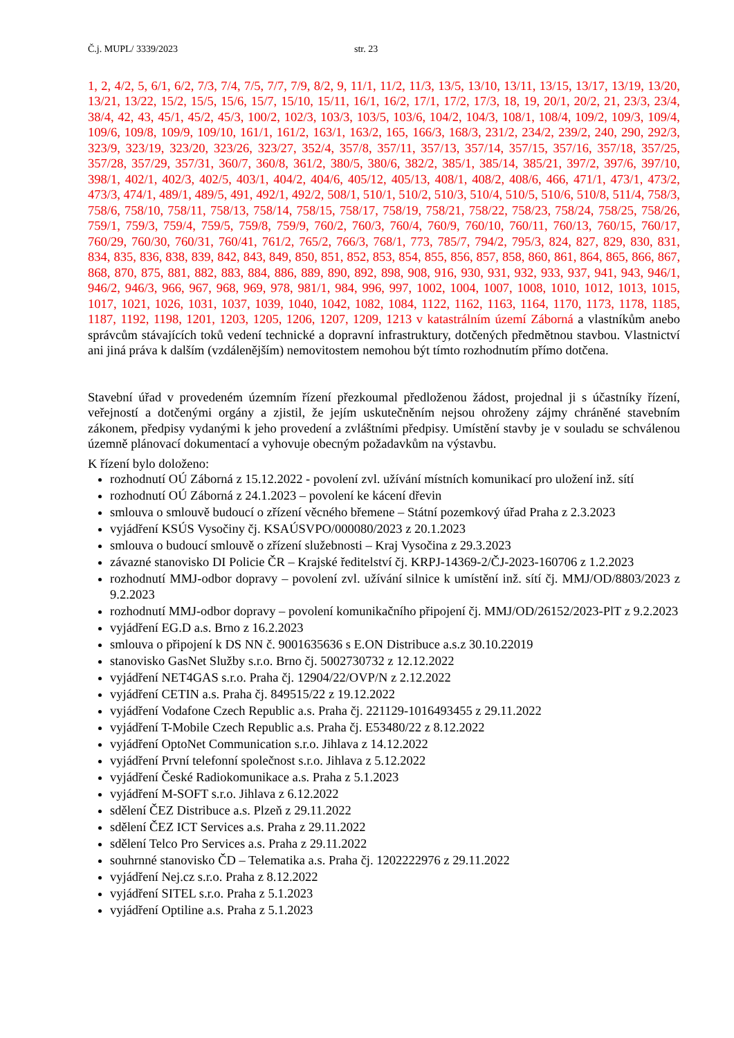Č.j. MUPL/ 3339/2023 str. 23
1, 2, 4/2, 5, 6/1, 6/2, 7/3, 7/4, 7/5, 7/7, 7/9, 8/2, 9, 11/1, 11/2, 11/3, 13/5, 13/10, 13/11, 13/15, 13/17, 13/19, 13/20, 13/21, 13/22, 15/2, 15/5, 15/6, 15/7, 15/10, 15/11, 16/1, 16/2, 17/1, 17/2, 17/3, 18, 19, 20/1, 20/2, 21, 23/3, 23/4, 38/4, 42, 43, 45/1, 45/2, 45/3, 100/2, 102/3, 103/3, 103/5, 103/6, 104/2, 104/3, 108/1, 108/4, 109/2, 109/3, 109/4, 109/6, 109/8, 109/9, 109/10, 161/1, 161/2, 163/1, 163/2, 165, 166/3, 168/3, 231/2, 234/2, 239/2, 240, 290, 292/3, 323/9, 323/19, 323/20, 323/26, 323/27, 352/4, 357/8, 357/11, 357/13, 357/14, 357/15, 357/16, 357/18, 357/25, 357/28, 357/29, 357/31, 360/7, 360/8, 361/2, 380/5, 380/6, 382/2, 385/1, 385/14, 385/21, 397/2, 397/6, 397/10, 398/1, 402/1, 402/3, 402/5, 403/1, 404/2, 404/6, 405/12, 405/13, 408/1, 408/2, 408/6, 466, 471/1, 473/1, 473/2, 473/3, 474/1, 489/1, 489/5, 491, 492/1, 492/2, 508/1, 510/1, 510/2, 510/3, 510/4, 510/5, 510/6, 510/8, 511/4, 758/3, 758/6, 758/10, 758/11, 758/13, 758/14, 758/15, 758/17, 758/19, 758/21, 758/22, 758/23, 758/24, 758/25, 758/26, 759/1, 759/3, 759/4, 759/5, 759/8, 759/9, 760/2, 760/3, 760/4, 760/9, 760/10, 760/11, 760/13, 760/15, 760/17, 760/29, 760/30, 760/31, 760/41, 761/2, 765/2, 766/3, 768/1, 773, 785/7, 794/2, 795/3, 824, 827, 829, 830, 831, 834, 835, 836, 838, 839, 842, 843, 849, 850, 851, 852, 853, 854, 855, 856, 857, 858, 860, 861, 864, 865, 866, 867, 868, 870, 875, 881, 882, 883, 884, 886, 889, 890, 892, 898, 908, 916, 930, 931, 932, 933, 937, 941, 943, 946/1, 946/2, 946/3, 966, 967, 968, 969, 978, 981/1, 984, 996, 997, 1002, 1004, 1007, 1008, 1010, 1012, 1013, 1015, 1017, 1021, 1026, 1031, 1037, 1039, 1040, 1042, 1082, 1084, 1122, 1162, 1163, 1164, 1170, 1173, 1178, 1185, 1187, 1192, 1198, 1201, 1203, 1205, 1206, 1207, 1209, 1213 v katastrálním území Záborná a vlastníkům anebo správcům stávajících toků vedení technické a dopravní infrastruktury, dotčených předmětnou stavbou. Vlastnictví ani jiná práva k dalším (vzdálenějším) nemovitostem nemohou být tímto rozhodnutím přímo dotčena.
Stavební úřad v provedeném územním řízení přezkoumal předloženou žádost, projednal ji s účastníky řízení, veřejností a dotčenými orgány a zjistil, že jejím uskutečněním nejsou ohroženy zájmy chráněné stavebním zákonem, předpisy vydanými k jeho provedení a zvláštními předpisy. Umístění stavby je v souladu se schválenou územně plánovací dokumentací a vyhovuje obecným požadavkům na výstavbu.
K řízení bylo doloženo:
rozhodnutí OÚ Záborná z 15.12.2022 - povolení zvl. užívání místních komunikací pro uložení inž. sítí
rozhodnutí OÚ Záborná z 24.1.2023 – povolení ke kácení dřevin
smlouva o smlouvě budoucí o zřízení věcného břemene – Státní pozemkový úřad Praha z 2.3.2023
vyjádření KSÚS Vysočiny čj. KSAÚSVPO/000080/2023 z 20.1.2023
smlouva o budoucí smlouvě o zřízení služebnosti – Kraj Vysočina z 29.3.2023
závazné stanovisko DI Policie ČR – Krajské ředitelství čj. KRPJ-14369-2/ČJ-2023-160706 z 1.2.2023
rozhodnutí MMJ-odbor dopravy – povolení zvl. užívání silnice k umístění inž. sítí čj. MMJ/OD/8803/2023 z 9.2.2023
rozhodnutí MMJ-odbor dopravy – povolení komunikačního připojení čj. MMJ/OD/26152/2023-PlT z 9.2.2023
vyjádření EG.D a.s. Brno z 16.2.2023
smlouva o připojení k DS NN č. 9001635636 s E.ON Distribuce a.s.z 30.10.22019
stanovisko GasNet Služby s.r.o. Brno čj. 5002730732 z 12.12.2022
vyjádření NET4GAS s.r.o. Praha čj. 12904/22/OVP/N z 2.12.2022
vyjádření CETIN a.s. Praha čj. 849515/22 z 19.12.2022
vyjádření Vodafone Czech Republic a.s. Praha čj. 221129-1016493455 z 29.11.2022
vyjádření T-Mobile Czech Republic a.s. Praha čj. E53480/22 z 8.12.2022
vyjádření OptoNet Communication s.r.o. Jihlava z 14.12.2022
vyjádření První telefonní společnost s.r.o. Jihlava z 5.12.2022
vyjádření České Radiokomunikace a.s. Praha z 5.1.2023
vyjádření M-SOFT s.r.o. Jihlava z 6.12.2022
sdělení ČEZ Distribuce a.s. Plzeň z 29.11.2022
sdělení ČEZ ICT Services a.s. Praha z 29.11.2022
sdělení Telco Pro Services a.s. Praha z 29.11.2022
souhrnné stanovisko ČD – Telematika a.s. Praha čj. 1202222976 z 29.11.2022
vyjádření Nej.cz s.r.o. Praha z 8.12.2022
vyjádření SITEL s.r.o. Praha z 5.1.2023
vyjádření Optiline a.s. Praha z 5.1.2023